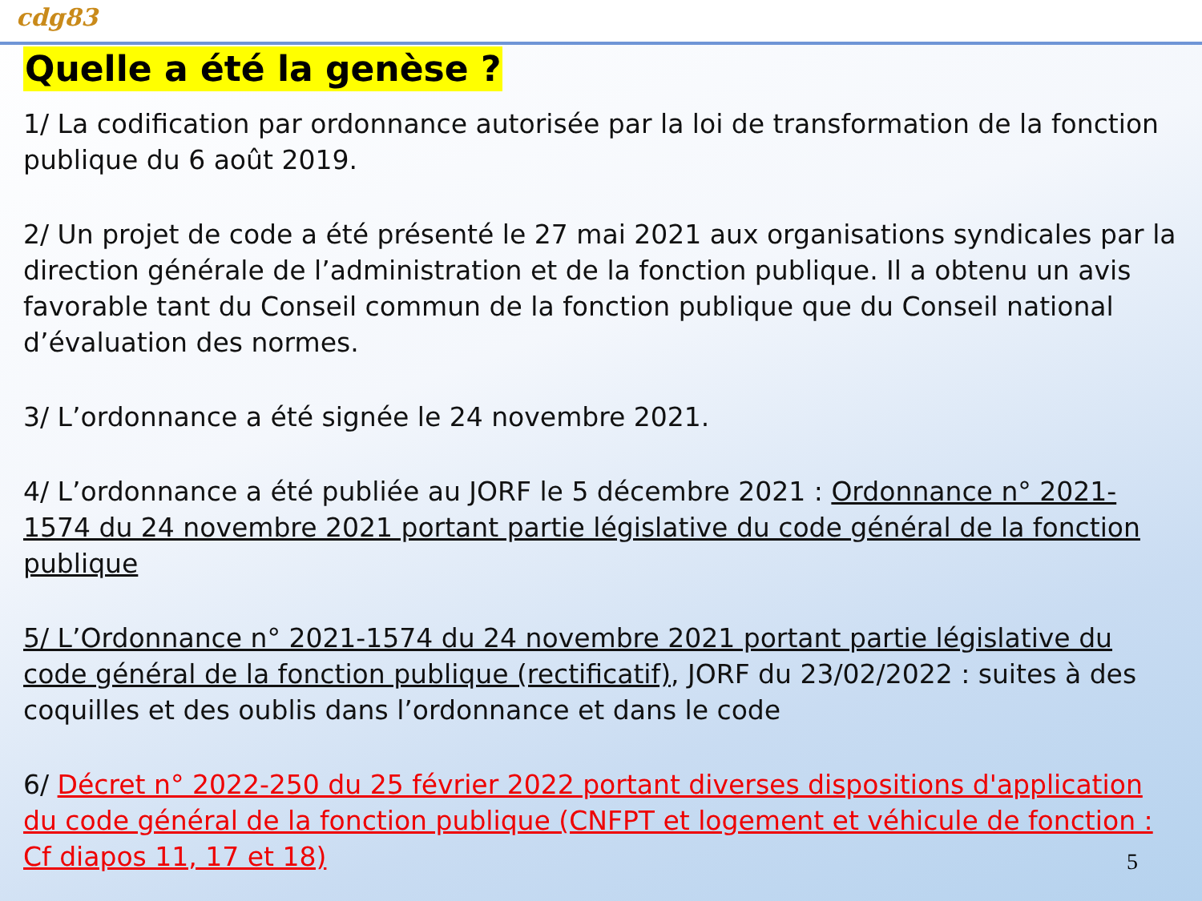cdg83
Quelle a été la genèse ?
1/ La codification par ordonnance autorisée par la loi de transformation de la fonction publique du 6 août 2019.
2/ Un projet de code a été présenté le 27 mai 2021 aux organisations syndicales par la direction générale de l’administration et de la fonction publique. Il a obtenu un avis favorable tant du Conseil commun de la fonction publique que du Conseil national d’évaluation des normes.
3/ L’ordonnance a été signée le 24 novembre 2021.
4/ L’ordonnance a été publiée au JORF le 5 décembre 2021 : Ordonnance n° 2021-1574 du 24 novembre 2021 portant partie législative du code général de la fonction publique
5/ L’Ordonnance n° 2021-1574 du 24 novembre 2021 portant partie législative du code général de la fonction publique (rectificatif), JORF du 23/02/2022 : suites à des coquilles et des oublis dans l’ordonnance et dans le code
6/ Décret n° 2022-250 du 25 février 2022 portant diverses dispositions d'application du code général de la fonction publique (CNFPT et logement et véhicule de fonction : Cf diapos 11, 17 et 18)
5